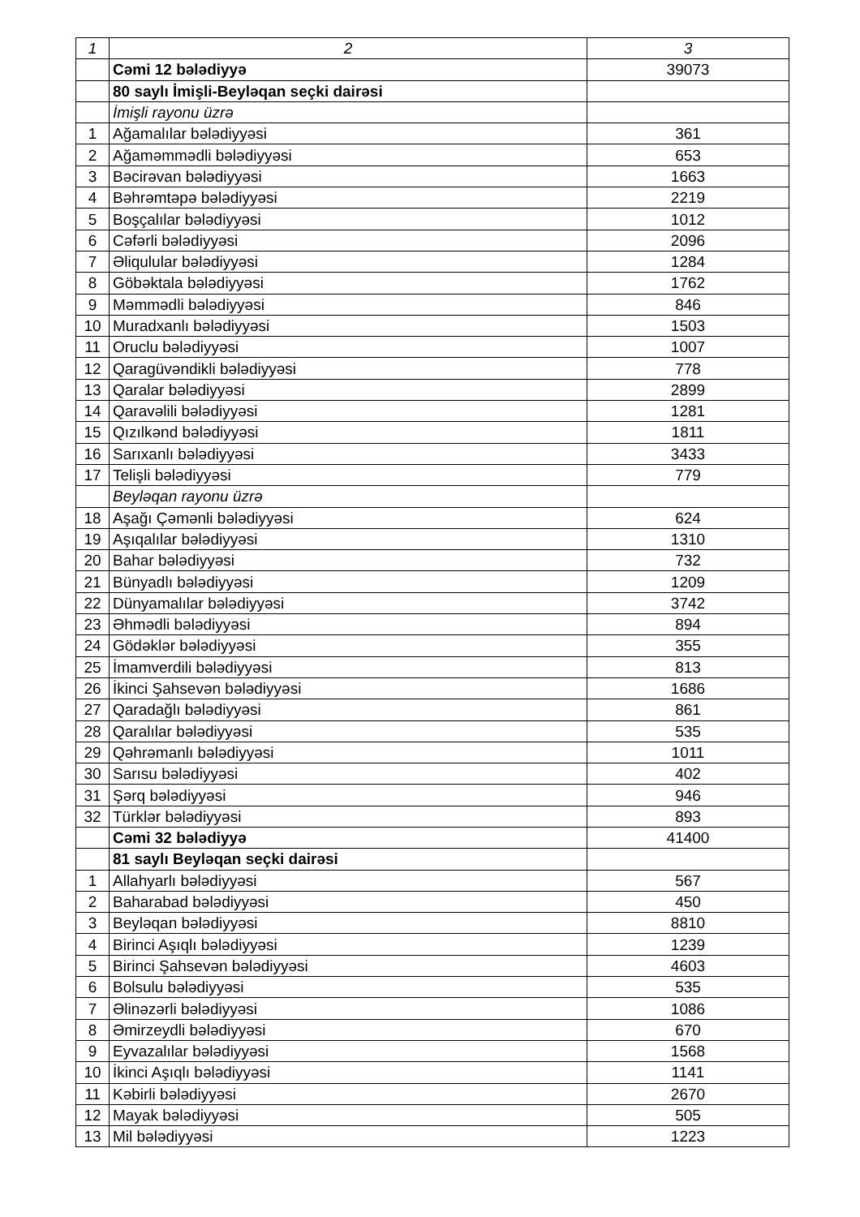| 1 | 2 | 3 |
| --- | --- | --- |
| | Cəmi 12 bələdiyyə | 39073 |
| | 80 saylı İmişli-Beyləqan seçki dairəsi | |
| | İmişli rayonu üzrə | |
| 1 | Ağamalılar bələdiyyəsi | 361 |
| 2 | Ağaməmmədli bələdiyyəsi | 653 |
| 3 | Bəcirəvan bələdiyyəsi | 1663 |
| 4 | Bəhrəmtəpə bələdiyyəsi | 2219 |
| 5 | Boşçalılar bələdiyyəsi | 1012 |
| 6 | Cəfərli bələdiyyəsi | 2096 |
| 7 | Əliqulular bələdiyyəsi | 1284 |
| 8 | Göbəktala bələdiyyəsi | 1762 |
| 9 | Məmmədli bələdiyyəsi | 846 |
| 10 | Muradxanlı bələdiyyəsi | 1503 |
| 11 | Oruclu bələdiyyəsi | 1007 |
| 12 | Qaragüvəndikli bələdiyyəsi | 778 |
| 13 | Qaralar bələdiyyəsi | 2899 |
| 14 | Qaravəlili bələdiyyəsi | 1281 |
| 15 | Qızılkənd bələdiyyəsi | 1811 |
| 16 | Sarıxanlı bələdiyyəsi | 3433 |
| 17 | Telişli bələdiyyəsi | 779 |
| | Beyləqan rayonu üzrə | |
| 18 | Aşağı Çəmənli bələdiyyəsi | 624 |
| 19 | Aşıqalılar bələdiyyəsi | 1310 |
| 20 | Bahar bələdiyyəsi | 732 |
| 21 | Bünyadlı bələdiyyəsi | 1209 |
| 22 | Dünyamalılar bələdiyyəsi | 3742 |
| 23 | Əhmədli bələdiyyəsi | 894 |
| 24 | Gödəklər bələdiyyəsi | 355 |
| 25 | İmamverdili bələdiyyəsi | 813 |
| 26 | İkinci Şahsevən bələdiyyəsi | 1686 |
| 27 | Qaradağlı bələdiyyəsi | 861 |
| 28 | Qaralılar bələdiyyəsi | 535 |
| 29 | Qəhrəmanlı bələdiyyəsi | 1011 |
| 30 | Sarısu bələdiyyəsi | 402 |
| 31 | Şərq bələdiyyəsi | 946 |
| 32 | Türklər bələdiyyəsi | 893 |
| | Cəmi 32 bələdiyyə | 41400 |
| | 81 saylı Beyləqan seçki dairəsi | |
| 1 | Allahyarlı bələdiyyəsi | 567 |
| 2 | Baharabad bələdiyyəsi | 450 |
| 3 | Beyləqan bələdiyyəsi | 8810 |
| 4 | Birinci Aşıqlı bələdiyyəsi | 1239 |
| 5 | Birinci Şahsevən bələdiyyəsi | 4603 |
| 6 | Bolsulu bələdiyyəsi | 535 |
| 7 | Əlinəzərli bələdiyyəsi | 1086 |
| 8 | Əmirzeydli bələdiyyəsi | 670 |
| 9 | Eyvazalılar bələdiyyəsi | 1568 |
| 10 | İkinci Aşıqlı bələdiyyəsi | 1141 |
| 11 | Kəbirli bələdiyyəsi | 2670 |
| 12 | Mayak bələdiyyəsi | 505 |
| 13 | Mil bələdiyyəsi | 1223 |